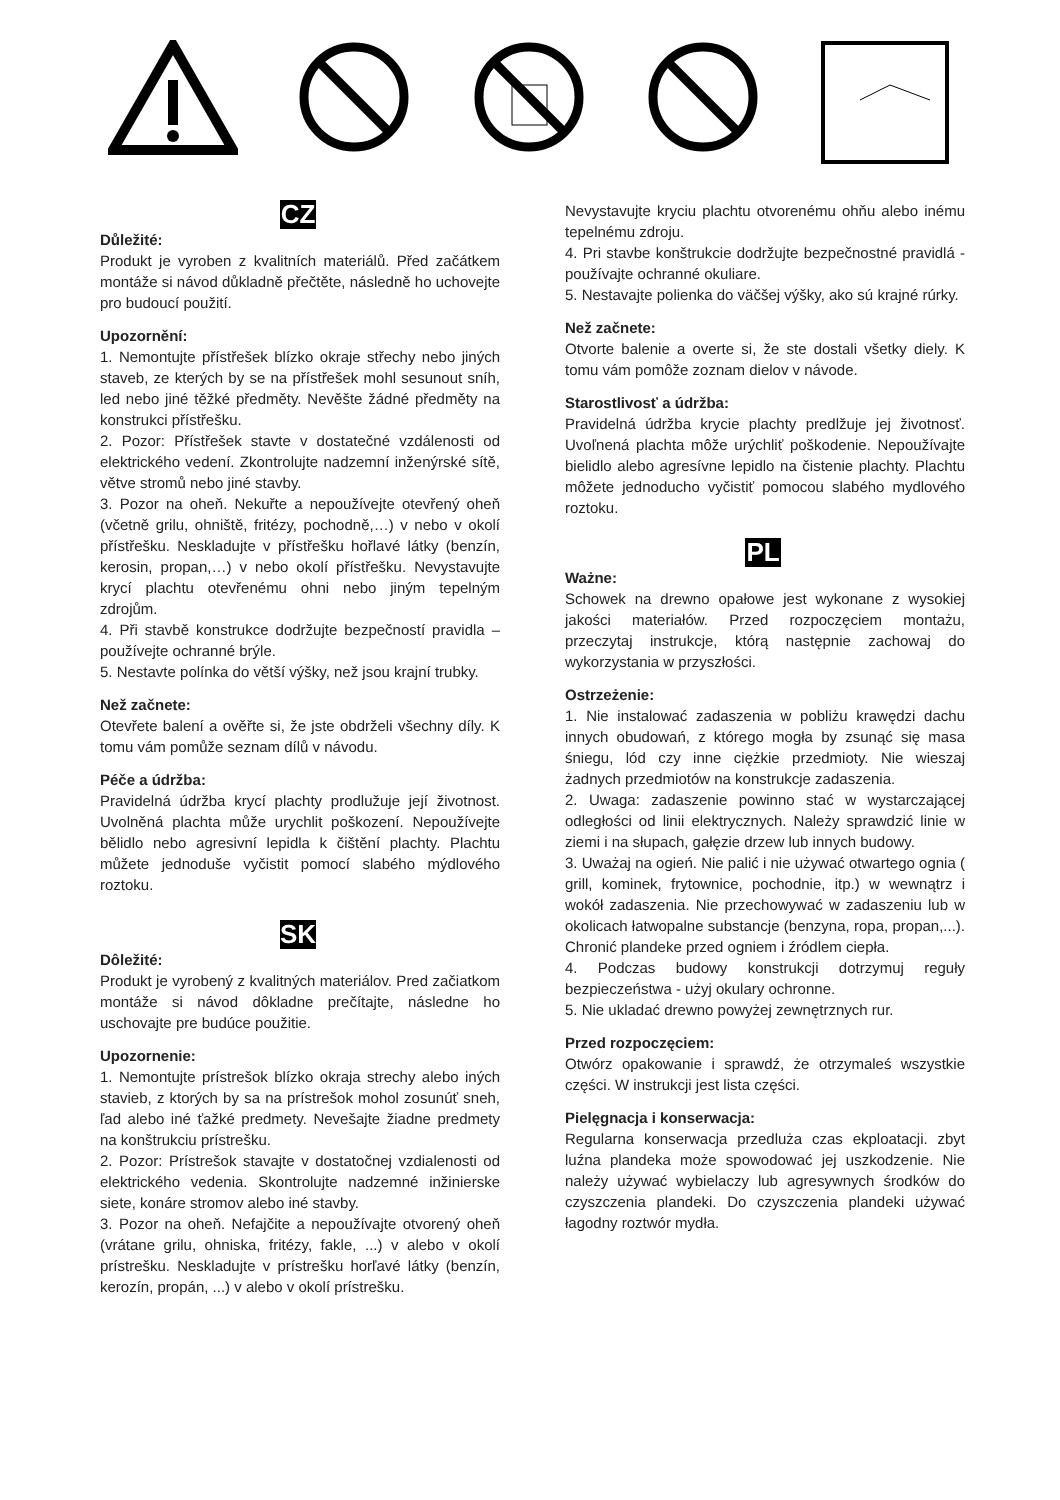CZ
Důležité:
Produkt je vyroben z kvalitních materiálů. Před začátkem montáže si návod důkladně přečtěte, následně ho uchovejte pro budoucí použití.
Upozornění:
1. Nemontujte přístřešek blízko okraje střechy nebo jiných staveb, ze kterých by se na přístřešek mohl sesunout sníh, led nebo jiné těžké předměty. Nevěšte žádné předměty na konstrukci přístřešku.
2. Pozor: Přístřešek stavte v dostatečné vzdálenosti od elektrického vedení. Zkontrolujte nadzemní inženýrské sítě, větve stromů nebo jiné stavby.
3. Pozor na oheň. Nekuřte a nepoužívejte otevřený oheň (včetně grilu, ohniště, fritézy, pochodně,…) v nebo v okolí přístřešku. Neskladujte v přístřešku hořlavé látky (benzín, kerosin, propan,…) v nebo okolí přístřešku. Nevystavujte krycí plachtu otevřenému ohni nebo jiným tepelným zdrojům.
4. Při stavbě konstrukce dodržujte bezpečností pravidla – používejte ochranné brýle.
5. Nestavte polínka do větší výšky, než jsou krajní trubky.
Než začnete:
Otevřete balení a ověřte si, že jste obdrželi všechny díly. K tomu vám pomůže seznam dílů v návodu.
Péče a údržba:
Pravidelná údržba krycí plachty prodlužuje její životnost. Uvolněná plachta může urychlit poškození. Nepoužívejte bělidlo nebo agresivní lepidla k čištění plachty. Plachtu můžete jednoduše vyčistit pomocí slabého mýdlového roztoku.
SK
Dôležité:
Produkt je vyrobený z kvalitných materiálov. Pred začiatkom montáže si návod dôkladne prečítajte, následne ho uschovajte pre budúce použitie.
Upozornenie:
1. Nemontujte prístrešok blízko okraja strechy alebo iných stavieb, z ktorých by sa na prístrešok mohol zosunúť sneh, ľad alebo iné ťažké predmety. Nevešajte žiadne predmety na konštrukciu prístrešku.
2. Pozor: Prístrešok stavajte v dostatočnej vzdialenosti od elektrického vedenia. Skontrolujte nadzemné inžinierske siete, konáre stromov alebo iné stavby.
3. Pozor na oheň. Nefajčite a nepoužívajte otvorený oheň (vrátane grilu, ohniska, fritézy, fakle, ...) v alebo v okolí prístrešku. Neskladujte v prístrešku horľavé látky (benzín, kerozín, propán, ...) v alebo v okolí prístrešku.
Nevystavujte kryciu plachtu otvorenému ohňu alebo inému tepelnému zdroju.
4. Pri stavbe konštrukcie dodržujte bezpečnostné pravidlá - používajte ochranné okuliare.
5. Nestavajte polienka do väčšej výšky, ako sú krajné rúrky.
Než začnete:
Otvorte balenie a overte si, že ste dostali všetky diely. K tomu vám pomôže zoznam dielov v návode.
Starostlivosť a údržba:
Pravidelná údržba krycie plachty predlžuje jej životnosť. Uvoľnená plachta môže urýchliť poškodenie. Nepoužívajte bielidlo alebo agresívne lepidlo na čistenie plachty. Plachtu môžete jednoducho vyčistiť pomocou slabého mydlového roztoku.
PL
Ważne:
Schowek na drewno opałowe jest wykonane z wysokiej jakości materiałów. Przed rozpoczęciem montażu, przeczytaj instrukcje, którą następnie zachowaj do wykorzystania w przyszłości.
Ostrzeżenie:
1. Nie instalować zadaszenia w pobliżu krawędzi dachu innych obudowań, z którego mogła by zsunąć się masa śniegu, lód czy inne ciężkie przedmioty. Nie wieszaj żadnych przedmiotów na konstrukcje zadaszenia.
2. Uwaga: zadaszenie powinno stać w wystarczającej odległości od linii elektrycznych. Należy sprawdzić linie w ziemi i na słupach, gałęzie drzew lub innych budowy.
3. Uważaj na ogień. Nie palić i nie używać otwartego ognia ( grill, kominek, frytownice, pochodnie, itp.) w wewnątrz i wokół zadaszenia. Nie przechowywać w zadaszeniu lub w okolicach łatwopalne substancje (benzyna, ropa, propan,...). Chronić plandeke przed ogniem i źródlem ciepła.
4. Podczas budowy konstrukcji dotrzymuj reguły bezpieczeństwa - użyj okulary ochronne.
5. Nie ukladać drewno powyżej zewnętrznych rur.
Przed rozpoczęciem:
Otwórz opakowanie i sprawdź, że otrzymaleś wszystkie części. W instrukcji jest lista części.
Pielęgnacja i konserwacja:
Regularna konserwacja przedluża czas ekploatacji. zbyt luźna plandeka może spowodować jej uszkodzenie. Nie należy używać wybielaczy lub agresywnych środków do czyszczenia plandeki. Do czyszczenia plandeki używać łagodny roztwór mydła.